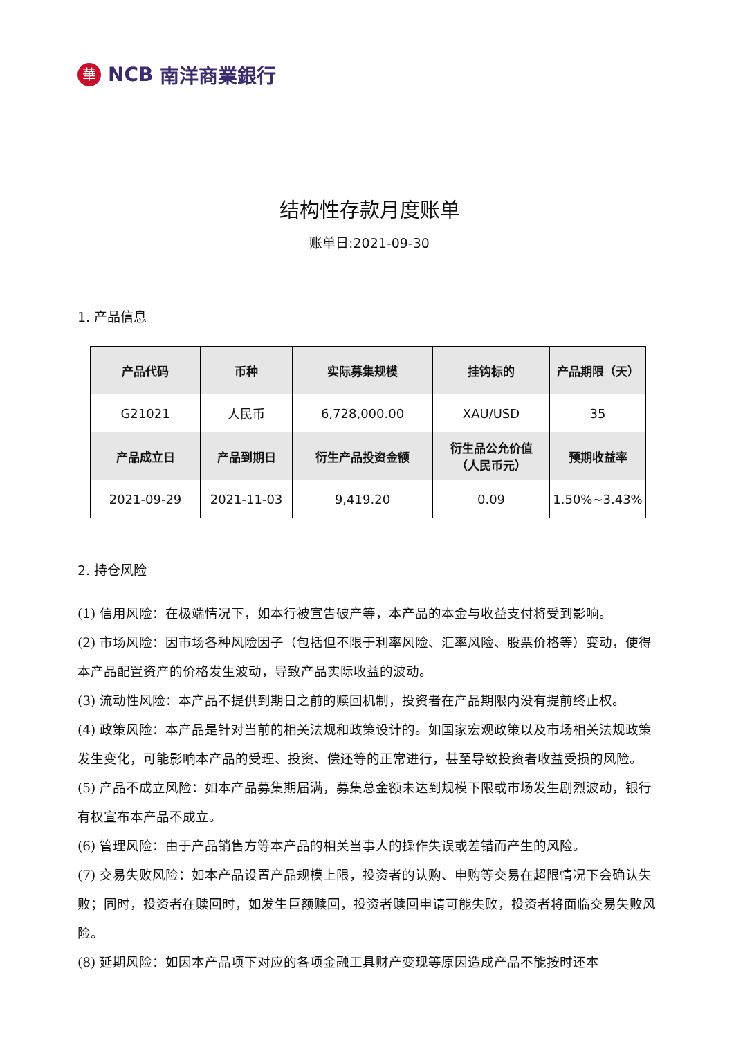華 NCB 南洋商業銀行
结构性存款月度账单
账单日:2021-09-30
1. 产品信息
| 产品代码 | 币种 | 实际募集规模 | 挂钩标的 | 产品期限（天） |
| --- | --- | --- | --- | --- |
| G21021 | 人民币 | 6,728,000.00 | XAU/USD | 35 |
| 产品成立日 | 产品到期日 | 衍生产品投资金额 | 衍生品公允价值 （人民币元） | 预期收益率 |
| 2021-09-29 | 2021-11-03 | 9,419.20 | 0.09 | 1.50%~3.43% |
2. 持仓风险
(1) 信用风险：在极端情况下，如本行被宣告破产等，本产品的本金与收益支付将受到影响。
(2) 市场风险：因市场各种风险因子（包括但不限于利率风险、汇率风险、股票价格等）变动，使得本产品配置资产的价格发生波动，导致产品实际收益的波动。
(3) 流动性风险：本产品不提供到期日之前的赎回机制，投资者在产品期限内没有提前终止权。
(4) 政策风险：本产品是针对当前的相关法规和政策设计的。如国家宏观政策以及市场相关法规政策发生变化，可能影响本产品的受理、投资、偿还等的正常进行，甚至导致投资者收益受损的风险。
(5) 产品不成立风险：如本产品募集期届满，募集总金额未达到规模下限或市场发生剧烈波动，银行有权宣布本产品不成立。
(6) 管理风险：由于产品销售方等本产品的相关当事人的操作失误或差错而产生的风险。
(7) 交易失败风险：如本产品设置产品规模上限，投资者的认购、申购等交易在超限情况下会确认失败；同时，投资者在赎回时，如发生巨额赎回，投资者赎回申请可能失败，投资者将面临交易失败风险。
(8) 延期风险：如因本产品项下对应的各项金融工具财产变现等原因造成产品不能按时还本